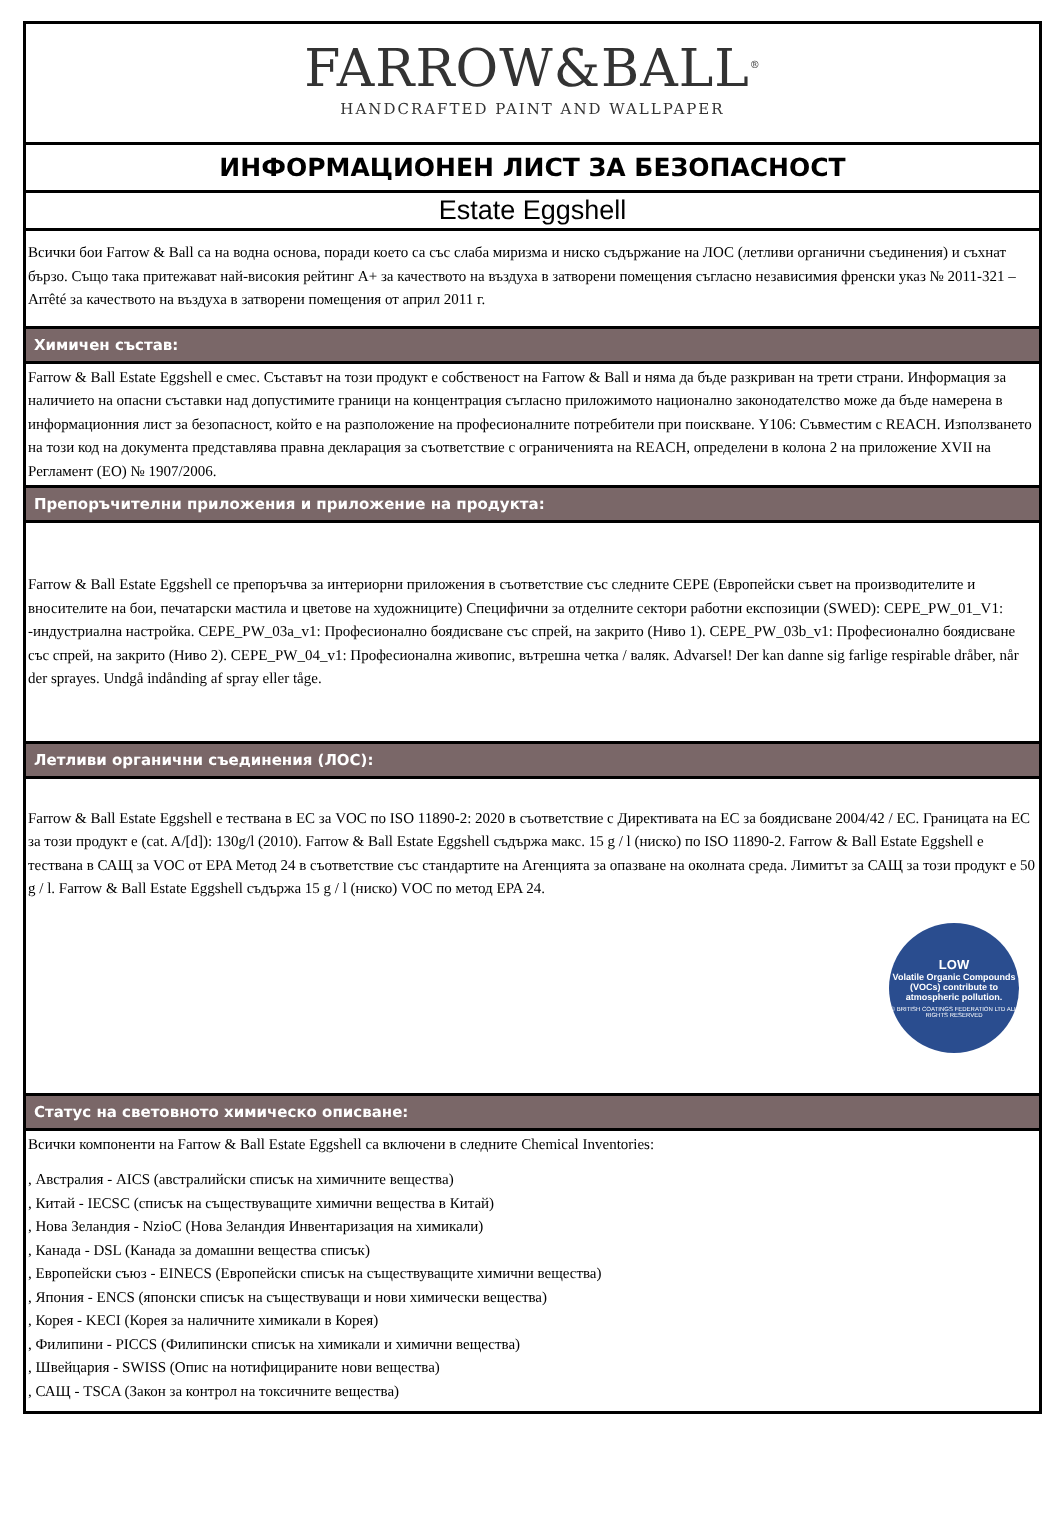FARROW&BALL<sup>®</sup>
HANDCRAFTED PAINT AND WALLPAPER
ИНФОРМАЦИОНЕН ЛИСТ ЗА БЕЗОПАСНОСТ
Estate Eggshell
Всички бои Farrow & Ball са на водна основа, поради което са със слаба миризма и ниско съдържание на ЛОС (летливи органични съединения) и съхнат бързо. Също така притежават най-високия рейтинг A+ за качеството на въздуха в затворени помещения съгласно независимия френски указ № 2011-321 – Arrêté за качеството на въздуха в затворени помещения от април 2011 г.
Химичен състав:
Farrow & Ball Estate Eggshell е смес. Съставът на този продукт е собственост на Farrow & Ball и няма да бъде разкриван на трети страни. Информация за наличието на опасни съставки над допустимите граници на концентрация съгласно приложимото национално законодателство може да бъде намерена в информационния лист за безопасност, който е на разположение на професионалните потребители при поискване. Y106: Съвместим с REACH. Използването на този код на документа представлява правна декларация за съответствие с ограниченията на REACH, определени в колона 2 на приложение XVII на Регламент (ЕО) № 1907/2006.
Препоръчителни приложения и приложение на продукта:
Farrow & Ball Estate Eggshell се препоръчва за интериорни приложения в съответствие със следните CEPE (Европейски съвет на производителите и вносителите на бои, печатарски мастила и цветове на художниците) Специфични за отделните сектори работни експозиции (SWED): CEPE_PW_01_V1: -индустриална настройка. CEPE_PW_03a_v1: Професионално боядисване със спрей, на закрито (Ниво 1). CEPE_PW_03b_v1: Професионално боядисване със спрей, на закрито (Ниво 2). CEPE_PW_04_v1: Професионална живопис, вътрешна четка / валяк. Advarsel! Der kan danne sig farlige respirable dråber, når der sprayes. Undgå indånding af spray eller tåge.
Летливи органични съединения (ЛОС):
Farrow & Ball Estate Eggshell е тествана в ЕС за VOC по ISO 11890-2: 2020 в съответствие с Директивата на ЕС за боядисване 2004/42 / ЕС. Границата на ЕС за този продукт е (cat. A/[d]): 130g/l (2010). Farrow & Ball Estate Eggshell съдържа макс. 15 g / l (ниско) по ISO 11890-2. Farrow & Ball Estate Eggshell е тествана в САЩ за VOC от EPA Метод 24 в съответствие със стандартите на Агенцията за опазване на околната среда. Лимитът за САЩ за този продукт е 50 g / l. Farrow & Ball Estate Eggshell съдържа 15 g / l (ниско) VOC по метод EPA 24.
LOW
Volatile Organic Compounds (VOCs) contribute to atmospheric pollution.
© BRITISH COATINGS FEDERATION LTD ALL RIGHTS RESERVED
Статус на световното химическо описване:
Всички компоненти на Farrow & Ball Estate Eggshell са включени в следните Chemical Inventories:
, Австралия - AICS (австралийски списък на химичните вещества)
, Китай - IECSC (списък на съществуващите химични вещества в Китай)
, Нова Зеландия - NzioC (Нова Зеландия Инвентаризация на химикали)
, Канада - DSL (Канада за домашни вещества списък)
, Европейски съюз - EINECS (Европейски списък на съществуващите химични вещества)
, Япония - ENCS (японски списък на съществуващи и нови химически вещества)
, Корея - KECI (Корея за наличните химикали в Корея)
, Филипини - PICCS (Филипински списък на химикали и химични вещества)
, Швейцария - SWISS (Опис на нотифицираните нови вещества)
, САЩ - TSCA (Закон за контрол на токсичните вещества)